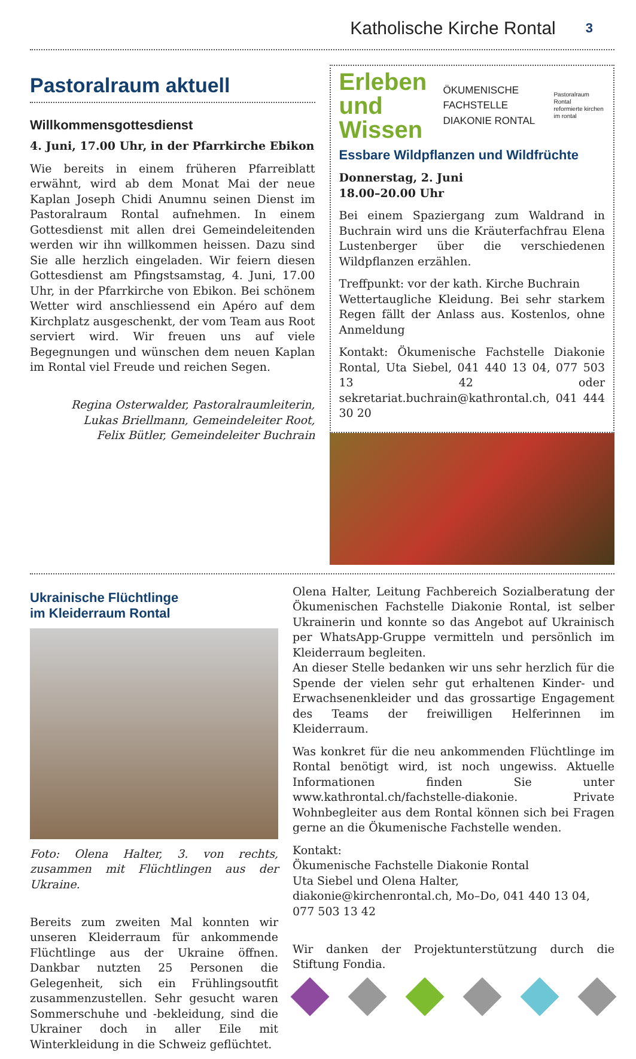Katholische Kirche Rontal 3
Pastoralraum aktuell
Willkommensgottesdienst
4. Juni, 17.00 Uhr, in der Pfarrkirche Ebikon
Wie bereits in einem früheren Pfarreiblatt erwähnt, wird ab dem Monat Mai der neue Kaplan Joseph Chidi Anumnu seinen Dienst im Pastoralraum Rontal aufnehmen. In einem Gottesdienst mit allen drei Gemeindeleitenden werden wir ihn willkommen heissen. Dazu sind Sie alle herzlich eingeladen. Wir feiern diesen Gottesdienst am Pfingstsamstag, 4. Juni, 17.00 Uhr, in der Pfarrkirche von Ebikon. Bei schönem Wetter wird anschliessend ein Apéro auf dem Kirchplatz ausgeschenkt, der vom Team aus Root serviert wird. Wir freuen uns auf viele Begegnungen und wünschen dem neuen Kaplan im Rontal viel Freude und reichen Segen.
Regina Osterwalder, Pastoralraumleiterin,
Lukas Briellmann, Gemeindeleiter Root,
Felix Bütler, Gemeindeleiter Buchrain
Erleben
und Wissen
ÖKUMENISCHE FACHSTELLE
DIAKONIE RONTAL
Pastoralraum Rontal
reformierte kirchen im rontal
Essbare Wildpflanzen und Wildfrüchte
Donnerstag, 2. Juni
18.00–20.00 Uhr
Bei einem Spaziergang zum Waldrand in Buchrain wird uns die Kräuterfachfrau Elena Lustenberger über die verschiedenen Wildpflanzen erzählen.
Treffpunkt: vor der kath. Kirche Buchrain
Wettertaugliche Kleidung. Bei sehr starkem Regen fällt der Anlass aus. Kostenlos, ohne Anmeldung
Kontakt: Ökumenische Fachstelle Diakonie Rontal, Uta Siebel, 041 440 13 04, 077 503 13 42 oder sekretariat.buchrain@kathrontal.ch, 041 444 30 20
Ukrainische Flüchtlinge
im Kleiderraum Rontal
Foto: Olena Halter, 3. von rechts, zusammen mit Flüchtlingen aus der Ukraine.
Bereits zum zweiten Mal konnten wir unseren Kleiderraum für ankommende Flüchtlinge aus der Ukraine öffnen. Dankbar nutzten 25 Personen die Gelegenheit, sich ein Frühlingsoutfit zusammenzustellen. Sehr gesucht waren Sommerschuhe und -bekleidung, sind die Ukrainer doch in aller Eile mit Winterkleidung in die Schweiz geflüchtet.
Olena Halter, Leitung Fachbereich Sozialberatung der Ökumenischen Fachstelle Diakonie Rontal, ist selber Ukrainerin und konnte so das Angebot auf Ukrainisch per WhatsApp-Gruppe vermitteln und persönlich im Kleiderraum begleiten.
An dieser Stelle bedanken wir uns sehr herzlich für die Spende der vielen sehr gut erhaltenen Kinder- und Erwachsenenkleider und das grossartige Engagement des Teams der freiwilligen Helferinnen im Kleiderraum.
Was konkret für die neu ankommenden Flüchtlinge im Rontal benötigt wird, ist noch ungewiss. Aktuelle Informationen finden Sie unter www.kathrontal.ch/fachstelle-diakonie. Private Wohnbegleiter aus dem Rontal können sich bei Fragen gerne an die Ökumenische Fachstelle wenden.
Kontakt:
Ökumenische Fachstelle Diakonie Rontal
Uta Siebel und Olena Halter, diakonie@kirchenrontal.ch, Mo–Do, 041 440 13 04, 077 503 13 42
Wir danken der Projektunterstützung durch die Stiftung Fondia.